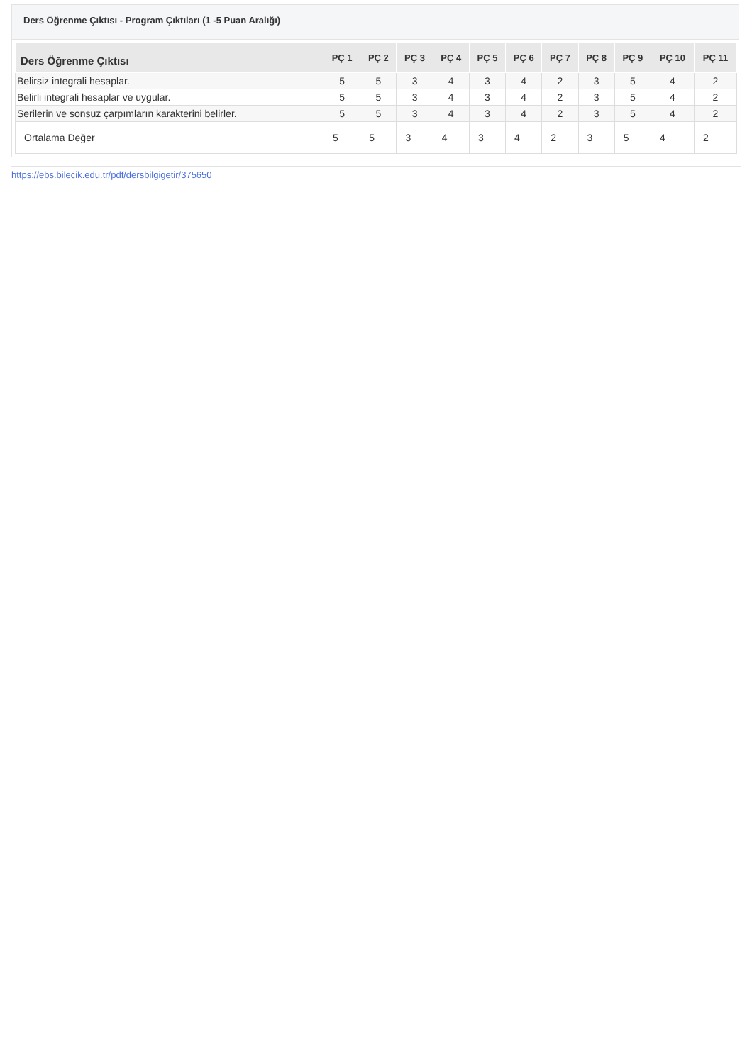Ders Öğrenme Çıktısı - Program Çıktıları (1 -5 Puan Aralığı)
| Ders Öğrenme Çıktısı | PÇ 1 | PÇ 2 | PÇ 3 | PÇ 4 | PÇ 5 | PÇ 6 | PÇ 7 | PÇ 8 | PÇ 9 | PÇ 10 | PÇ 11 |
| --- | --- | --- | --- | --- | --- | --- | --- | --- | --- | --- | --- |
| Belirsiz integrali hesaplar. | 5 | 5 | 3 | 4 | 3 | 4 | 2 | 3 | 5 | 4 | 2 |
| Belirli integrali hesaplar ve uygular. | 5 | 5 | 3 | 4 | 3 | 4 | 2 | 3 | 5 | 4 | 2 |
| Serilerin ve sonsuz çarpımların karakterini belirler. | 5 | 5 | 3 | 4 | 3 | 4 | 2 | 3 | 5 | 4 | 2 |
| Ortalama Değer | 5 | 5 | 3 | 4 | 3 | 4 | 2 | 3 | 5 | 4 | 2 |
https://ebs.bilecik.edu.tr/pdf/dersbilgigetir/375650